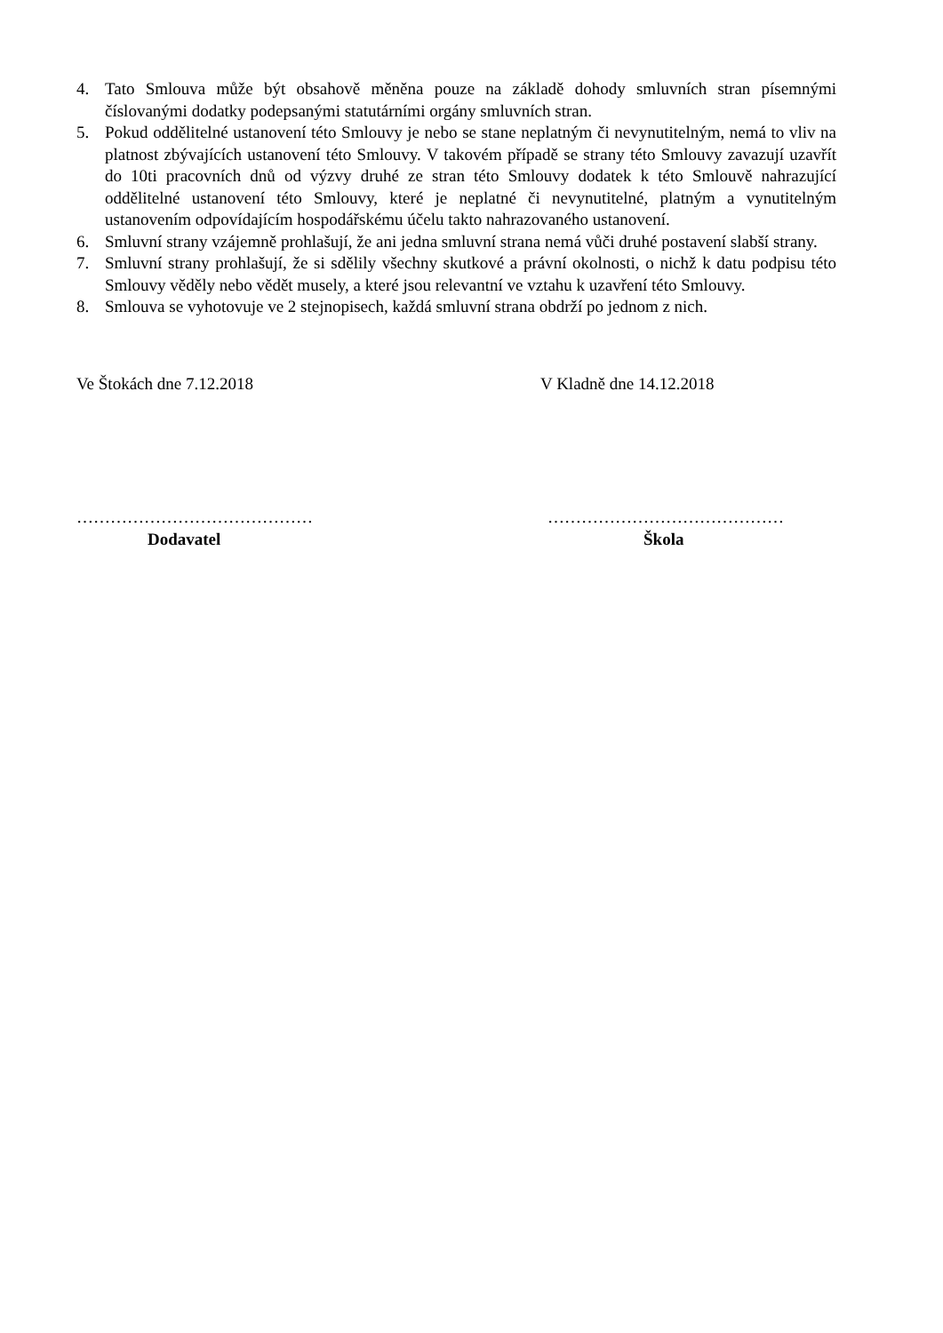4. Tato Smlouva může být obsahově měněna pouze na základě dohody smluvních stran písemnými číslovanými dodatky podepsanými statutárními orgány smluvních stran.
5. Pokud oddělitelné ustanovení této Smlouvy je nebo se stane neplatným či nevynutitelným, nemá to vliv na platnost zbývajících ustanovení této Smlouvy. V takovém případě se strany této Smlouvy zavazují uzavřít do 10ti pracovních dnů od výzvy druhé ze stran této Smlouvy dodatek k této Smlouvě nahrazující oddělitelné ustanovení této Smlouvy, které je neplatné či nevynutitelné, platným a vynutitelným ustanovením odpovídajícím hospodářskému účelu takto nahrazovaného ustanovení.
6. Smluvní strany vzájemně prohlašují, že ani jedna smluvní strana nemá vůči druhé postavení slabší strany.
7. Smluvní strany prohlašují, že si sdělily všechny skutkové a právní okolnosti, o nichž k datu podpisu této Smlouvy věděly nebo vědět musely, a které jsou relevantní ve vztahu k uzavření této Smlouvy.
8. Smlouva se vyhotovuje ve 2 stejnopisech, každá smluvní strana obdrží po jednom z nich.
Ve Štokách dne 7.12.2018 V Kladně dne 14.12.2018
……………………………………
Dodavatel
……………………………………
Škola